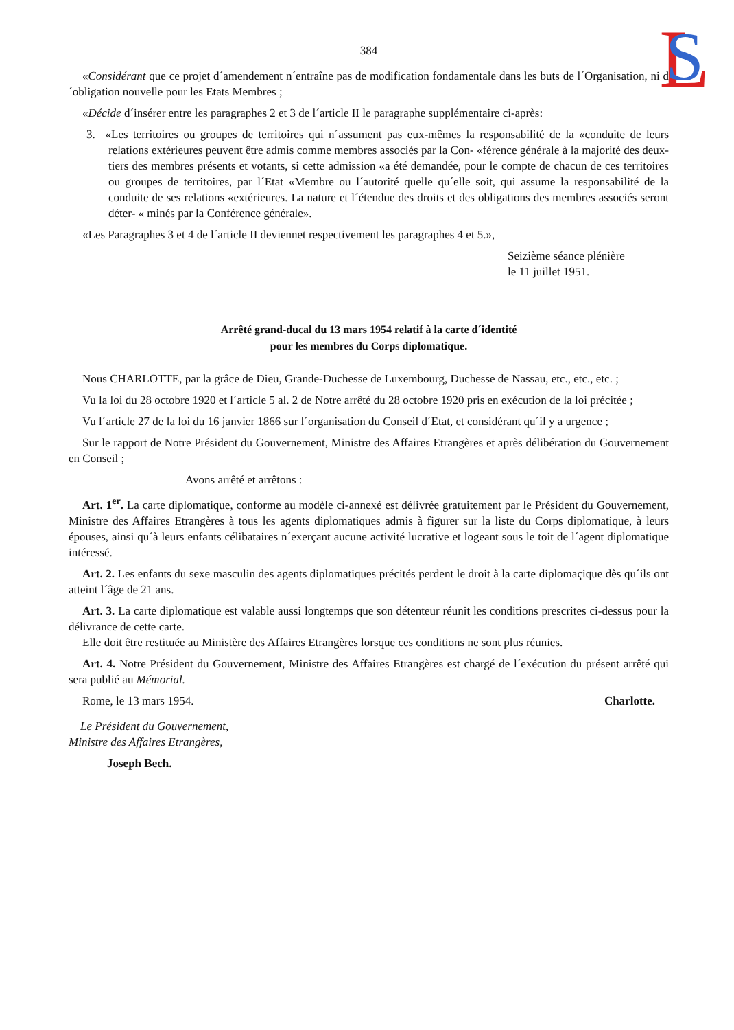L
S
384
«Considérant que ce projet d´amendement n´entraîne pas de modification fondamentale dans les buts de l´Organisation, ni d´obligation nouvelle pour les Etats Membres ;
«Décide d´insérer entre les paragraphes 2 et 3 de l´article II le paragraphe supplémentaire ci-après:
3. «Les territoires ou groupes de territoires qui n´assument pas eux-mêmes la responsabilité de la «conduite de leurs relations extérieures peuvent être admis comme membres associés par la Con- «férence générale à la majorité des deux-tiers des membres présents et votants, si cette admission «a été demandée, pour le compte de chacun de ces territoires ou groupes de territoires, par l´Etat «Membre ou l´autorité quelle qu´elle soit, qui assume la responsabilité de la conduite de ses relations «extérieures. La nature et l´étendue des droits et des obligations des membres associés seront déter- « minés par la Conférence générale».
«Les Paragraphes 3 et 4 de l´article II deviennet respectivement les paragraphes 4 et 5.»,
Seizième séance plénière
le 11 juillet 1951.
Arrêté grand-ducal du 13 mars 1954 relatif à la carte d´identité
pour les membres du Corps diplomatique.
Nous CHARLOTTE, par la grâce de Dieu, Grande-Duchesse de Luxembourg, Duchesse de Nassau, etc., etc., etc. ;
Vu la loi du 28 octobre 1920 et l´article 5 al. 2 de Notre arrêté du 28 octobre 1920 pris en exécution de la loi précitée ;
Vu l´article 27 de la loi du 16 janvier 1866 sur l´organisation du Conseil d´Etat, et considérant qu´il y a urgence ;
Sur le rapport de Notre Président du Gouvernement, Ministre des Affaires Etrangères et après délibération du Gouvernement en Conseil ;
Avons arrêté et arrêtons :
Art. 1<sup>er</sup>. La carte diplomatique, conforme au modèle ci-annexé est délivrée gratuitement par le Président du Gouvernement, Ministre des Affaires Etrangères à tous les agents diplomatiques admis à figurer sur la liste du Corps diplomatique, à leurs épouses, ainsi qu´à leurs enfants célibataires n´exerçant aucune activité lucrative et logeant sous le toit de l´agent diplomatique intéressé.
Art. 2. Les enfants du sexe masculin des agents diplomatiques précités perdent le droit à la carte diplomaçique dès qu´ils ont atteint l´âge de 21 ans.
Art. 3. La carte diplomatique est valable aussi longtemps que son détenteur réunit les conditions prescrites ci-dessus pour la délivrance de cette carte.
Elle doit être restituée au Ministère des Affaires Etrangères lorsque ces conditions ne sont plus réunies.
Art. 4. Notre Président du Gouvernement, Ministre des Affaires Etrangères est chargé de l´exécution du présent arrêté qui sera publié au Mémorial.
Rome, le 13 mars 1954. Charlotte.
Le Président du Gouvernement,
Ministre des Affaires Etrangères,
Joseph Bech.